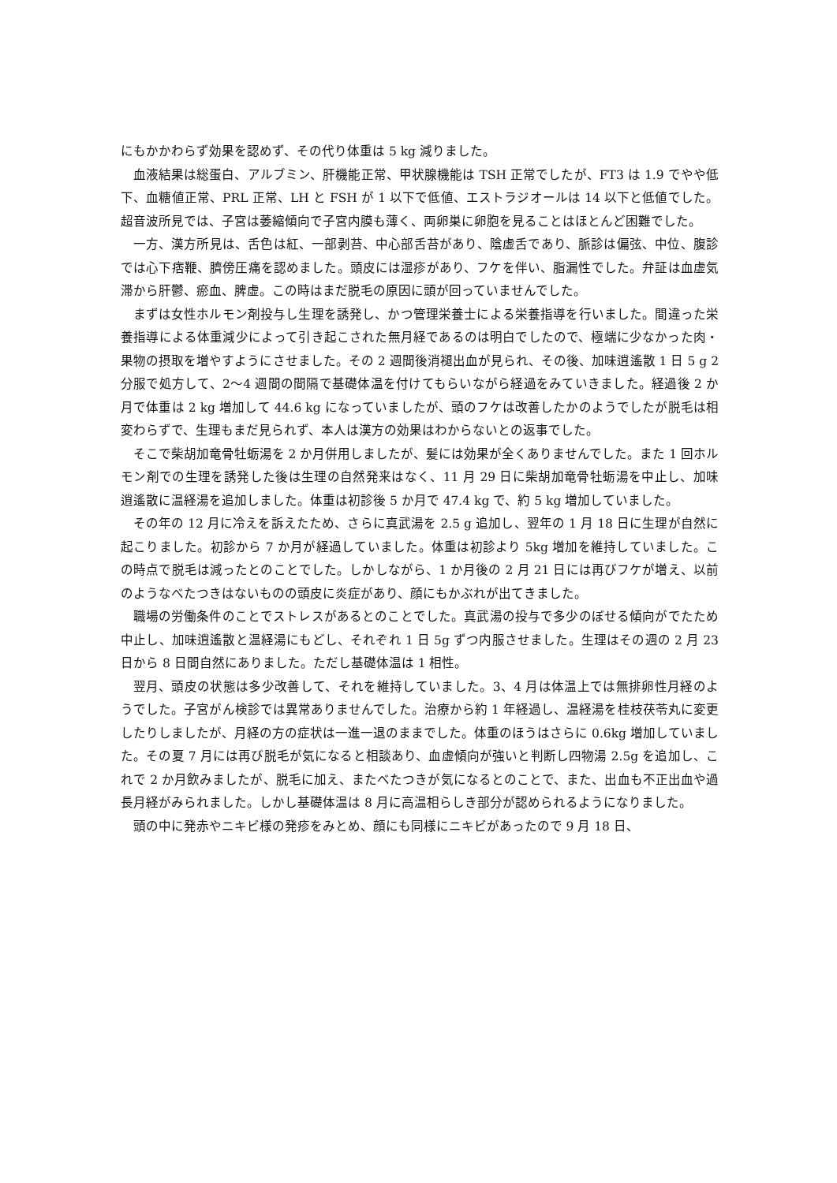にもかかわらず効果を認めず、その代り体重は 5 kg 減りました。
血液結果は総蛋白、アルブミン、肝機能正常、甲状腺機能は TSH 正常でしたが、FT3 は 1.9 でやや低下、血糖値正常、PRL 正常、LH と FSH が 1 以下で低値、エストラジオールは 14 以下と低値でした。超音波所見では、子宮は萎縮傾向で子宮内膜も薄く、両卵巣に卵胞を見ることはほとんど困難でした。
一方、漢方所見は、舌色は紅、一部剥苔、中心部舌苔があり、陰虚舌であり、脈診は偏弦、中位、腹診では心下痞鞭、臍傍圧痛を認めました。頭皮には湿疹があり、フケを伴い、脂漏性でした。弁証は血虚気滞から肝鬱、瘀血、脾虚。この時はまだ脱毛の原因に頭が回っていませんでした。
まずは女性ホルモン剤投与し生理を誘発し、かつ管理栄養士による栄養指導を行いました。間違った栄養指導による体重減少によって引き起こされた無月経であるのは明白でしたので、極端に少なかった肉・果物の摂取を増やすようにさせました。その 2 週間後消褪出血が見られ、その後、加味逍遙散 1 日 5 g 2 分服で処方して、2〜4 週間の間隔で基礎体温を付けてもらいながら経過をみていきました。経過後 2 か月で体重は 2 kg 増加して 44.6 kg になっていましたが、頭のフケは改善したかのようでしたが脱毛は相変わらずで、生理もまだ見られず、本人は漢方の効果はわからないとの返事でした。
そこで柴胡加竜骨牡蛎湯を 2 か月併用しましたが、髪には効果が全くありませんでした。また 1 回ホルモン剤での生理を誘発した後は生理の自然発来はなく、11 月 29 日に柴胡加竜骨牡蛎湯を中止し、加味逍遙散に温経湯を追加しました。体重は初診後 5 か月で 47.4 kg で、約 5 kg 増加していました。
その年の 12 月に冷えを訴えたため、さらに真武湯を 2.5 g 追加し、翌年の 1 月 18 日に生理が自然に起こりました。初診から 7 か月が経過していました。体重は初診より 5kg 増加を維持していました。この時点で脱毛は減ったとのことでした。しかしながら、1 か月後の 2 月 21 日には再びフケが増え、以前のようなべたつきはないものの頭皮に炎症があり、顔にもかぶれが出てきました。
職場の労働条件のことでストレスがあるとのことでした。真武湯の投与で多少のぼせる傾向がでたため中止し、加味逍遙散と温経湯にもどし、それぞれ 1 日 5g ずつ内服させました。生理はその週の 2 月 23 日から 8 日間自然にありました。ただし基礎体温は 1 相性。
翌月、頭皮の状態は多少改善して、それを維持していました。3、4 月は体温上では無排卵性月経のようでした。子宮がん検診では異常ありませんでした。治療から約 1 年経過し、温経湯を桂枝茯苓丸に変更したりしましたが、月経の方の症状は一進一退のままでした。体重のほうはさらに 0.6kg 増加していました。その夏 7 月には再び脱毛が気になると相談あり、血虚傾向が強いと判断し四物湯 2.5g を追加し、これで 2 か月飲みましたが、脱毛に加え、またべたつきが気になるとのことで、また、出血も不正出血や過長月経がみられました。しかし基礎体温は 8 月に高温相らしき部分が認められるようになりました。
頭の中に発赤やニキビ様の発疹をみとめ、顔にも同様にニキビがあったので 9 月 18 日、